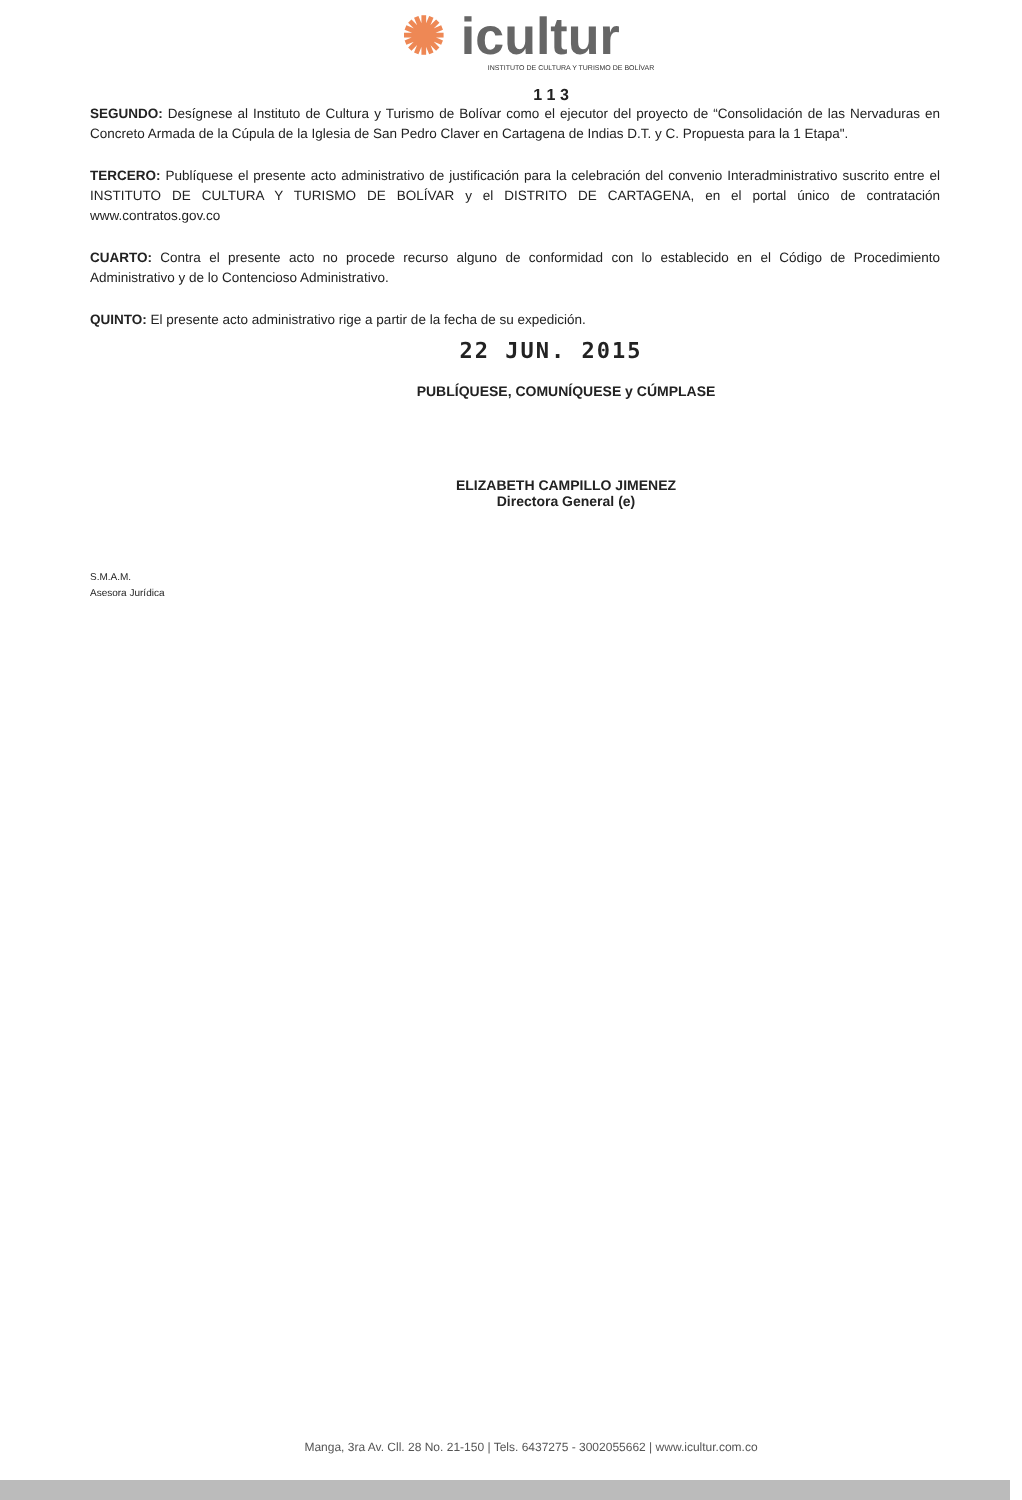✺ icultur
INSTITUTO DE CULTURA Y TURISMO DE BOLÍVAR
1 1 3
SEGUNDO: Desígnese al Instituto de Cultura y Turismo de Bolívar como el ejecutor del proyecto de “Consolidación de las Nervaduras en Concreto Armada de la Cúpula de la Iglesia de San Pedro Claver en Cartagena de Indias D.T. y C. Propuesta para la 1 Etapa".
TERCERO: Publíquese el presente acto administrativo de justificación para la celebración del convenio Interadministrativo suscrito entre el INSTITUTO DE CULTURA Y TURISMO DE BOLÍVAR y el DISTRITO DE CARTAGENA, en el portal único de contratación www.contratos.gov.co
CUARTO: Contra el presente acto no procede recurso alguno de conformidad con lo establecido en el Código de Procedimiento Administrativo y de lo Contencioso Administrativo.
QUINTO: El presente acto administrativo rige a partir de la fecha de su expedición.
22 JUN. 2015
PUBLÍQUESE, COMUNÍQUESE y CÚMPLASE
ELIZABETH CAMPILLO JIMENEZ
Directora General (e)
S.M.A.M.
Asesora Jurídica
Manga, 3ra Av. Cll. 28 No. 21-150 | Tels. 6437275 - 3002055662 | www.icultur.com.co